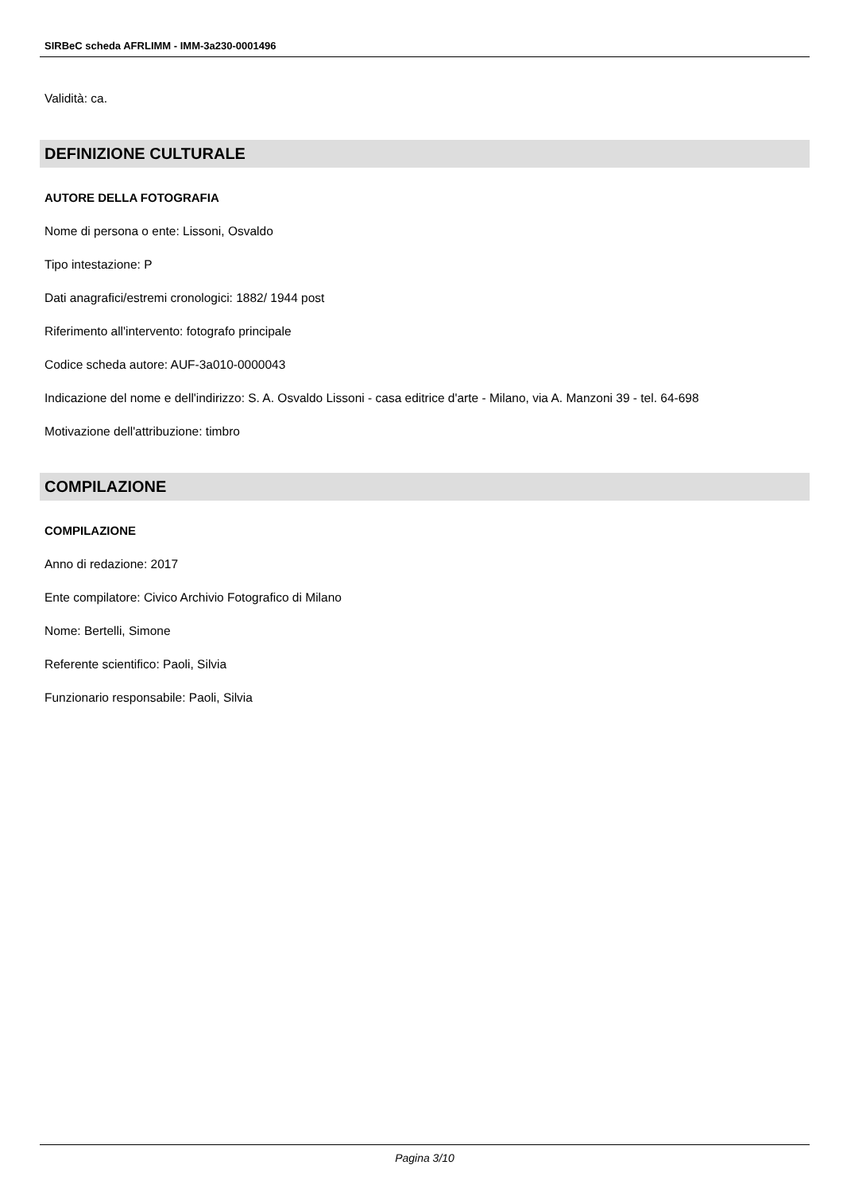SIRBeC scheda AFRLIMM - IMM-3a230-0001496
Validità: ca.
DEFINIZIONE CULTURALE
AUTORE DELLA FOTOGRAFIA
Nome di persona o ente: Lissoni, Osvaldo
Tipo intestazione: P
Dati anagrafici/estremi cronologici: 1882/ 1944 post
Riferimento all'intervento: fotografo principale
Codice scheda autore: AUF-3a010-0000043
Indicazione del nome e dell'indirizzo: S. A. Osvaldo Lissoni - casa editrice d'arte - Milano, via A. Manzoni 39 - tel. 64-698
Motivazione dell'attribuzione: timbro
COMPILAZIONE
COMPILAZIONE
Anno di redazione: 2017
Ente compilatore: Civico Archivio Fotografico di Milano
Nome: Bertelli, Simone
Referente scientifico: Paoli, Silvia
Funzionario responsabile: Paoli, Silvia
Pagina 3/10